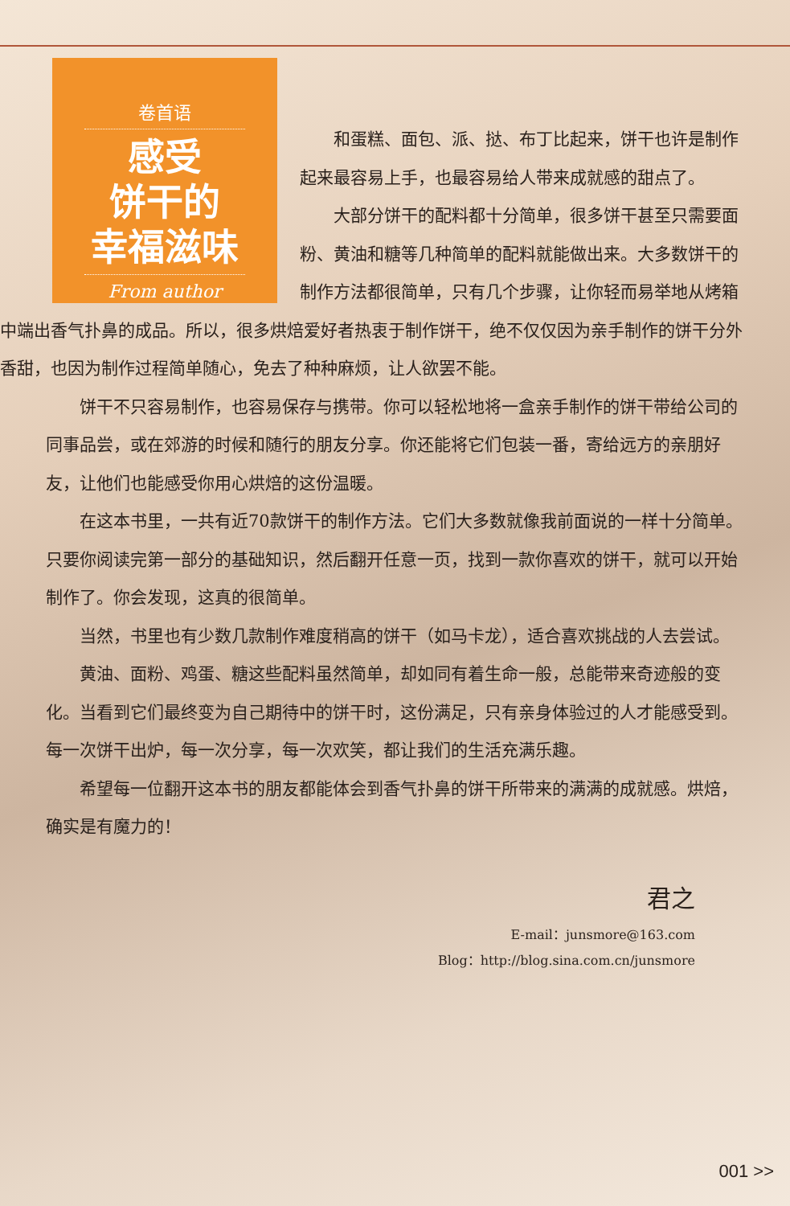卷首语
感受
饼干的
幸福滋味
From author
和蛋糕、面包、派、挞、布丁比起来，饼干也许是制作起来最容易上手，也最容易给人带来成就感的甜点了。
大部分饼干的配料都十分简单，很多饼干甚至只需要面粉、黄油和糖等几种简单的配料就能做出来。大多数饼干的制作方法都很简单，只有几个步骤，让你轻而易举地从烤箱中端出香气扑鼻的成品。所以，很多烘焙爱好者热衷于制作饼干，绝不仅仅因为亲手制作的饼干分外香甜，也因为制作过程简单随心，免去了种种麻烦，让人欲罢不能。
饼干不只容易制作，也容易保存与携带。你可以轻松地将一盒亲手制作的饼干带给公司的同事品尝，或在郊游的时候和随行的朋友分享。你还能将它们包装一番，寄给远方的亲朋好友，让他们也能感受你用心烘焙的这份温暖。
在这本书里，一共有近70款饼干的制作方法。它们大多数就像我前面说的一样十分简单。只要你阅读完第一部分的基础知识，然后翻开任意一页，找到一款你喜欢的饼干，就可以开始制作了。你会发现，这真的很简单。
当然，书里也有少数几款制作难度稍高的饼干（如马卡龙），适合喜欢挑战的人去尝试。
黄油、面粉、鸡蛋、糖这些配料虽然简单，却如同有着生命一般，总能带来奇迹般的变化。当看到它们最终变为自己期待中的饼干时，这份满足，只有亲身体验过的人才能感受到。每一次饼干出炉，每一次分享，每一次欢笑，都让我们的生活充满乐趣。
希望每一位翻开这本书的朋友都能体会到香气扑鼻的饼干所带来的满满的成就感。烘焙，确实是有魔力的！
君之
E-mail：junsmore@163.com
Blog：http://blog.sina.com.cn/junsmore
001 >>